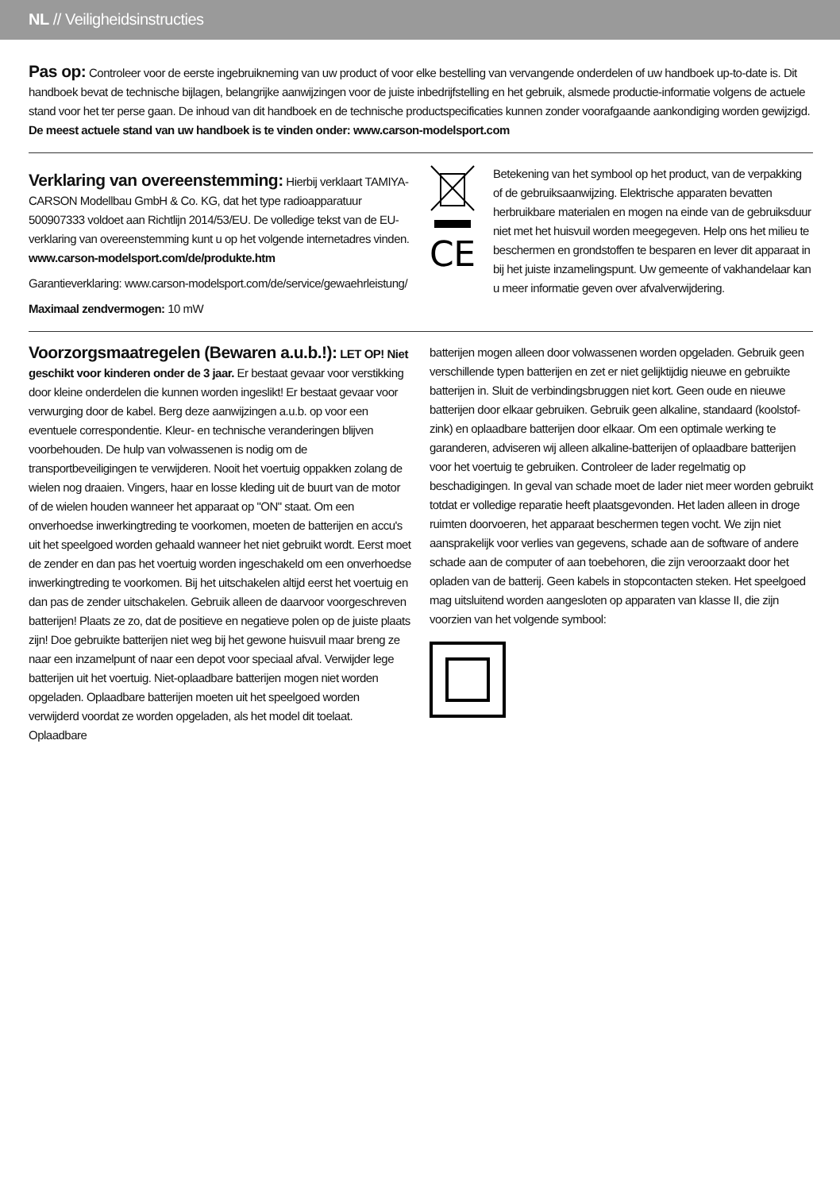NL // Veiligheidsinstructies
Pas op:
Controleer voor de eerste ingebruikneming van uw product of voor elke bestelling van vervangende onderdelen of uw handboek up-to-date is. Dit handboek bevat de technische bijlagen, belangrijke aanwijzingen voor de juiste inbedrijfstelling en het gebruik, alsmede productie-informatie volgens de actuele stand voor het ter perse gaan. De inhoud van dit handboek en de technische productspecificaties kunnen zonder voorafgaande aankondiging worden gewijzigd. De meest actuele stand van uw handboek is te vinden onder: www.carson-modelsport.com
Verklaring van overeenstemming:
Hierbij verklaart TAMIYA-CARSON Modellbau GmbH & Co. KG, dat het type radioapparatuur 500907333 voldoet aan Richtlijn 2014/53/EU. De volledige tekst van de EU-verklaring van overeenstemming kunt u op het volgende internetadres vinden.
www.carson-modelsport.com/de/produkte.htm
Garantieverklaring: www.carson-modelsport.com/de/service/gewaehrleistung/
Maximaal zendvermogen: 10 mW
CE
Betekening van het symbool op het product, van de verpakking of de gebruiksaanwijzing. Elektrische apparaten bevatten herbruikbare materialen en mogen na einde van de gebruiksduur niet met het huisvuil worden meegegeven. Help ons het milieu te beschermen en grondstoffen te besparen en lever dit apparaat in bij het juiste inzamelingspunt. Uw gemeente of vakhandelaar kan u meer informatie geven over afvalverwijdering.
Voorzorgsmaatregelen (Bewaren a.u.b.!):
LET OP! Niet geschikt voor kinderen onder de 3 jaar. Er bestaat gevaar voor verstikking door kleine onderdelen die kunnen worden ingeslikt! Er bestaat gevaar voor verwurging door de kabel. Berg deze aanwijzingen a.u.b. op voor een eventuele correspondentie. Kleur- en technische veranderingen blijven voorbehouden. De hulp van volwassenen is nodig om de transportbeveiligingen te verwijderen. Nooit het voertuig oppakken zolang de wielen nog draaien. Vingers, haar en losse kleding uit de buurt van de motor of de wielen houden wanneer het apparaat op "ON" staat. Om een onverhoedse inwerkingtreding te voorkomen, moeten de batterijen en accu's uit het speelgoed worden gehaald wanneer het niet gebruikt wordt. Eerst moet de zender en dan pas het voertuig worden ingeschakeld om een onverhoedse inwerkingtreding te voorkomen. Bij het uitschakelen altijd eerst het voertuig en dan pas de zender uitschakelen. Gebruik alleen de daarvoor voorgeschreven batterijen! Plaats ze zo, dat de positieve en negatieve polen op de juiste plaats zijn! Doe gebruikte batterijen niet weg bij het gewone huisvuil maar breng ze naar een inzamelpunt of naar een depot voor speciaal afval. Verwijder lege batterijen uit het voertuig. Niet-oplaadbare batterijen mogen niet worden opgeladen. Oplaadbare batterijen moeten uit het speelgoed worden verwijderd voordat ze worden opgeladen, als het model dit toelaat. Oplaadbare
batterijen mogen alleen door volwassenen worden opgeladen. Gebruik geen verschillende typen batterijen en zet er niet gelijktijdig nieuwe en gebruikte batterijen in. Sluit de verbindingsbruggen niet kort. Geen oude en nieuwe batterijen door elkaar gebruiken. Gebruik geen alkaline, standaard (koolstof-zink) en oplaadbare batterijen door elkaar. Om een optimale werking te garanderen, adviseren wij alleen alkaline-batterijen of oplaadbare batterijen voor het voertuig te gebruiken. Controleer de lader regelmatig op beschadigingen. In geval van schade moet de lader niet meer worden gebruikt totdat er volledige reparatie heeft plaatsgevonden. Het laden alleen in droge ruimten doorvoeren, het apparaat beschermen tegen vocht. We zijn niet aansprakelijk voor verlies van gegevens, schade aan de software of andere schade aan de computer of aan toebehoren, die zijn veroorzaakt door het opladen van de batterij. Geen kabels in stopcontacten steken. Het speelgoed mag uitsluitend worden aangesloten op apparaten van klasse II, die zijn voorzien van het volgende symbool: